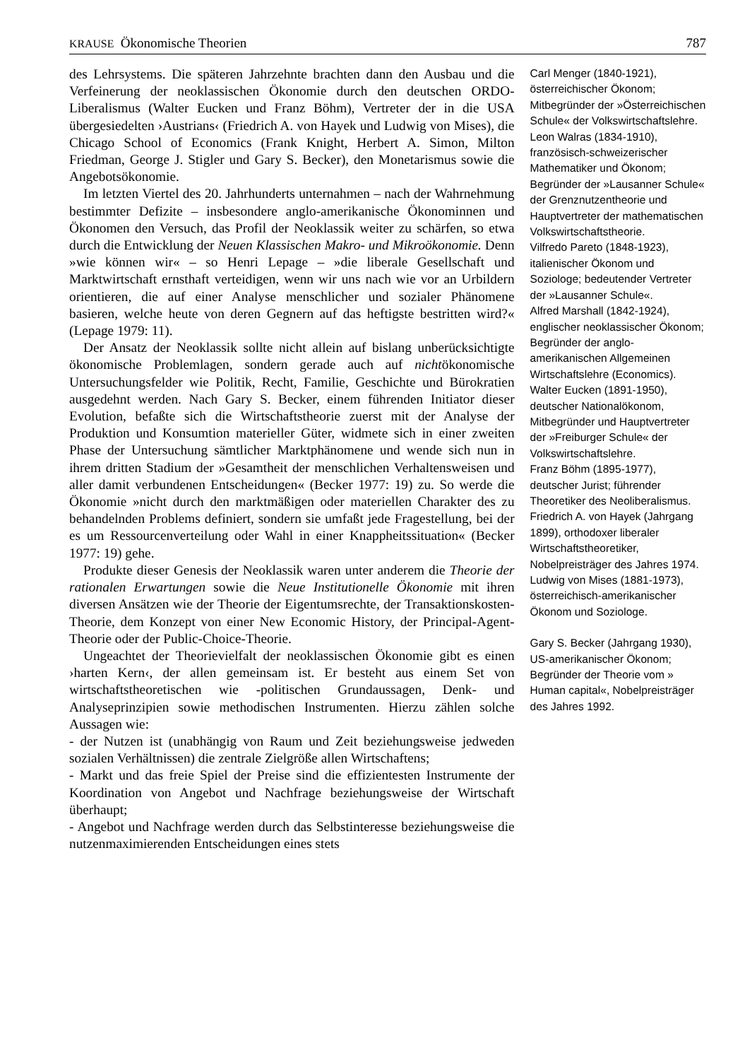KRAUSE Ökonomische Theorien 787
des Lehrsystems. Die späteren Jahrzehnte brachten dann den Ausbau und die Verfeinerung der neoklassischen Ökonomie durch den deutschen ORDO-Liberalismus (Walter Eucken und Franz Böhm), Vertreter der in die USA übergesiedelten ›Austrians‹ (Friedrich A. von Hayek und Ludwig von Mises), die Chicago School of Economics (Frank Knight, Herbert A. Simon, Milton Friedman, George J. Stigler und Gary S. Becker), den Monetarismus sowie die Angebotsökonomie.
Im letzten Viertel des 20. Jahrhunderts unternahmen – nach der Wahrnehmung bestimmter Defizite – insbesondere anglo-amerikanische Ökonominnen und Ökonomen den Versuch, das Profil der Neoklassik weiter zu schärfen, so etwa durch die Entwicklung der Neuen Klassischen Makro- und Mikroökonomie. Denn »wie können wir« – so Henri Lepage – »die liberale Gesellschaft und Marktwirtschaft ernsthaft verteidigen, wenn wir uns nach wie vor an Urbildern orientieren, die auf einer Analyse menschlicher und sozialer Phänomene basieren, welche heute von deren Gegnern auf das heftigste bestritten wird?« (Lepage 1979: 11).
Der Ansatz der Neoklassik sollte nicht allein auf bislang unberücksichtigte ökonomische Problemlagen, sondern gerade auch auf nichtökonomische Untersuchungsfelder wie Politik, Recht, Familie, Geschichte und Bürokratien ausgedehnt werden. Nach Gary S. Becker, einem führenden Initiator dieser Evolution, befaßte sich die Wirtschaftstheorie zuerst mit der Analyse der Produktion und Konsumtion materieller Güter, widmete sich in einer zweiten Phase der Untersuchung sämtlicher Marktphänomene und wende sich nun in ihrem dritten Stadium der »Gesamtheit der menschlichen Verhaltensweisen und aller damit verbundenen Entscheidungen« (Becker 1977: 19) zu. So werde die Ökonomie »nicht durch den marktmäßigen oder materiellen Charakter des zu behandelnden Problems definiert, sondern sie umfaßt jede Fragestellung, bei der es um Ressourcenverteilung oder Wahl in einer Knappheitssituation« (Becker 1977: 19) gehe.
Produkte dieser Genesis der Neoklassik waren unter anderem die Theorie der rationalen Erwartungen sowie die Neue Institutionelle Ökonomie mit ihren diversen Ansätzen wie der Theorie der Eigentumsrechte, der Transaktionskosten-Theorie, dem Konzept von einer New Economic History, der Principal-Agent-Theorie oder der Public-Choice-Theorie.
Ungeachtet der Theorievielfalt der neoklassischen Ökonomie gibt es einen ›harten Kern‹, der allen gemeinsam ist. Er besteht aus einem Set von wirtschaftstheoretischen wie -politischen Grundaussagen, Denk- und Analyseprinzipien sowie methodischen Instrumenten. Hierzu zählen solche Aussagen wie:
- der Nutzen ist (unabhängig von Raum und Zeit beziehungsweise jedweden sozialen Verhältnissen) die zentrale Zielgröße allen Wirtschaftens;
- Markt und das freie Spiel der Preise sind die effizientesten Instrumente der Koordination von Angebot und Nachfrage beziehungsweise der Wirtschaft überhaupt;
- Angebot und Nachfrage werden durch das Selbstinteresse beziehungsweise die nutzenmaximierenden Entscheidungen eines stets
Carl Menger (1840-1921), österreichischer Ökonom; Mitbegründer der »Österreichischen Schule« der Volkswirtschaftslehre.
Leon Walras (1834-1910), französisch-schweizerischer Mathematiker und Ökonom; Begründer der »Lausanner Schule« der Grenznutzentheorie und Hauptvertreter der mathematischen Volkswirtschaftstheorie.
Vilfredo Pareto (1848-1923), italienischer Ökonom und Soziologe; bedeutender Vertreter der »Lausanner Schule«.
Alfred Marshall (1842-1924), englischer neoklassischer Ökonom; Begründer der anglo-amerikanischen Allgemeinen Wirtschaftslehre (Economics).
Walter Eucken (1891-1950), deutscher Nationalökonom, Mitbegründer und Hauptvertreter der »Freiburger Schule« der Volkswirtschaftslehre.
Franz Böhm (1895-1977), deutscher Jurist; führender Theoretiker des Neoliberalismus.
Friedrich A. von Hayek (Jahrgang 1899), orthodoxer liberaler Wirtschaftstheoretiker, Nobelpreisträger des Jahres 1974.
Ludwig von Mises (1881-1973), österreichisch-amerikanischer Ökonom und Soziologe.
Gary S. Becker (Jahrgang 1930), US-amerikanischer Ökonom; Begründer der Theorie vom » Human capital«, Nobelpreisträger des Jahres 1992.